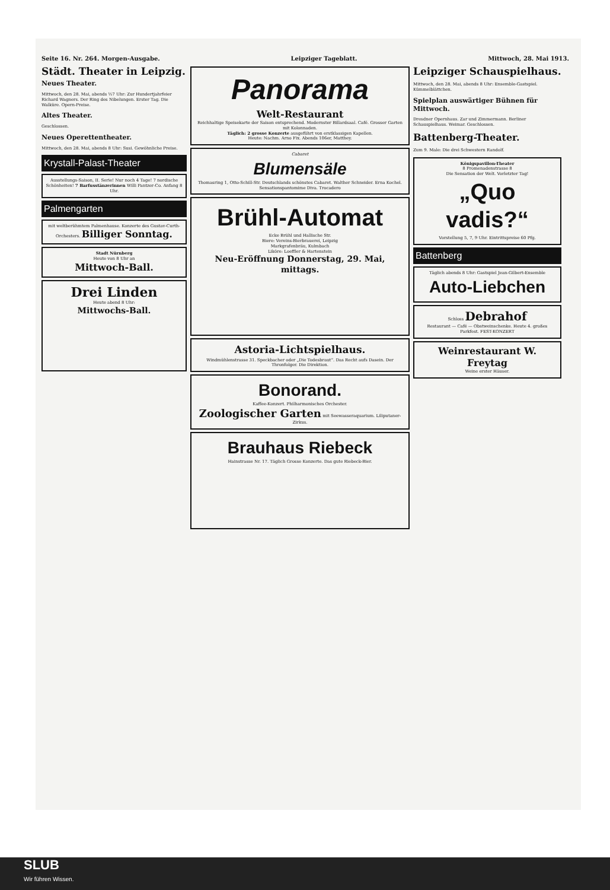Seite 16. Nr. 264. Morgen-Ausgabe. Leipziger Tageblatt. Mittwoch, 28. Mai 1913.
Städt. Theater in Leipzig.
Neues Theater.
Mittwoch, den 28. Mai, abends ½7 Uhr: Zur Hundertjahrfeier Richard Wagners. Der Ring des Nibelungen. Erster Tag. Die Walküre. Opern-Preise.
Altes Theater.
Geschlossen.
Neues Operettentheater.
Mittwoch, den 28. Mai, abends 8 Uhr: Susi. Gewöhnliche Preise.
Krystall-Palast-Theater
Ausstellungs-Saison, II. Serie! Nur noch 4 Tage! 7 nordische Schönheiten! 7 Barfusstänzerinnen Willi Pantzer-Co. Anfang 8 Uhr.
Palmengarten
mit weltberühmtem Palmenhause. Konzerte des Gustav-Curth-Orchesters. Billiger Sonntag.
Stadt Nürnberg
Heute von 8 Uhr an
Mittwoch-Ball.
Drei Linden
Heute abend 8 Uhr:
Mittwochs-Ball.
Panorama
Welt-Restaurant
Reichhaltige Speisekarte der Saison entsprechend. Modernster Billardsaal. Café. Grosser Garten mit Kolonnaden.
Täglich: 2 grosse Konzerte ausgeführt von erstklassigen Kapellen.
Heute: Nachm. Arno Fix. Abends 106er, Matthey.
Cabaret
Blumensäle
Thomasring 1, Otto-Schill-Str. Deutschlands schönstes Cabaret. Walther Schneider. Erna Kochel. Sensationspantomime Diva. Trocadero
Brühl-Automat
Ecke Brühl und Hallische Str.
Biere: Vereins-Bierbrauerei, Leipzig
Markgrafenbräu, Kulmbach
Liköre: Loeffler & Hartenstein
Neu-Eröffnung Donnerstag, 29. Mai, mittags.
Astoria-Lichtspielhaus.
Windmühlenstrasse 31. Speckbacher oder „Die Todesbraut“. Das Recht aufs Dasein. Der Thronfolger. Die Direktion.
Bonorand.
Kaffee-Konzert. Philharmonisches Orchester.
Zoologischer Garten mit Seewasseraquarium. Liliputaner-Zirkus.
Brauhaus Riebeck
Hainstrasse Nr. 17. Täglich Grosse Konzerte. Das gute Riebeck-Bier.
Leipziger Schauspielhaus.
Mittwoch, den 28. Mai, abends 8 Uhr: Ensemble-Gastspiel. Kümmelblättchen.
Spielplan auswärtiger Bühnen für Mittwoch.
Dresdner Opernhaus. Zar und Zimmermann. Berliner Schauspielhaus. Weimar. Geschlossen.
Battenberg-Theater.
Zum 9. Male: Die drei Schwestern Randolf.
Königspavillon-Theater
8 Promenadenstrasse 8
Die Sensation der Welt. Vorletzter Tag!
„Quo vadis?“
Vorstellung 5, 7, 9 Uhr. Eintrittspreise 60 Pfg.
Battenberg
Täglich abends 8 Uhr: Gastspiel Jean-Gilbert-Ensemble
Auto-Liebchen
Schloss Debrahof
Restaurant — Café — Obstweinschenke. Heute 4. großes Parkfest. FEST-KONZERT
Weinrestaurant W. Freytag
Weine erster Häuser.
SLUB
Wir führen Wissen.